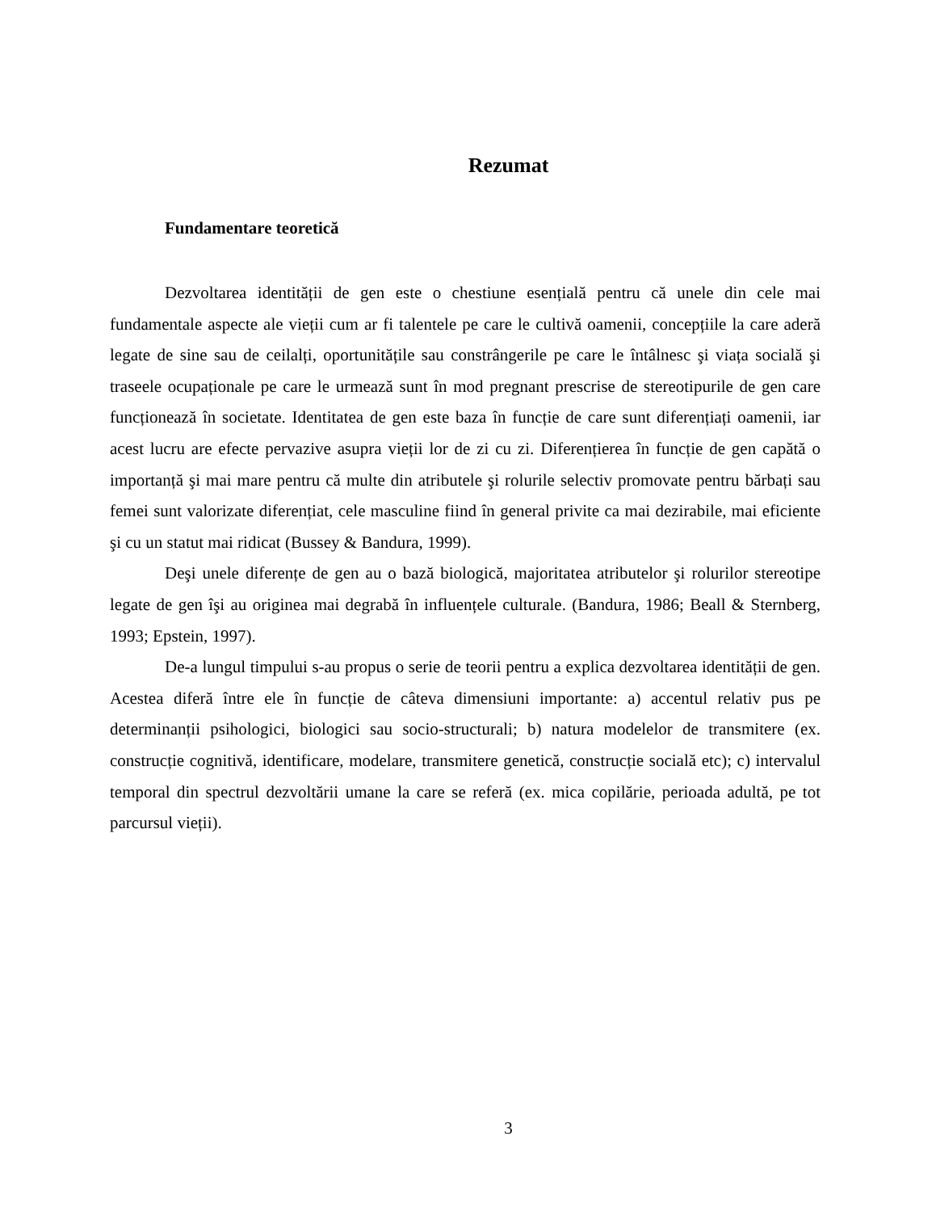Rezumat
Fundamentare teoretică
Dezvoltarea identității de gen este o chestiune esențială pentru că unele din cele mai fundamentale aspecte ale vieții cum ar fi talentele pe care le cultivă oamenii, concepțiile la care aderă legate de sine sau de ceilalți, oportunitățile sau constrângerile pe care le întâlnesc şi viața socială şi traseele ocupaționale pe care le urmează sunt în mod pregnant prescrise de stereotipurile de gen care funcționează în societate. Identitatea de gen este baza în funcție de care sunt diferențiați oamenii, iar acest lucru are efecte pervazive asupra vieții lor de zi cu zi. Diferențierea în funcție de gen capătă o importanță şi mai mare pentru că multe din atributele şi rolurile selectiv promovate pentru bărbați sau femei sunt valorizate diferențiat, cele masculine fiind în general privite ca mai dezirabile, mai eficiente şi cu un statut mai ridicat (Bussey & Bandura, 1999).
Deşi unele diferențe de gen au o bază biologică, majoritatea atributelor şi rolurilor stereotipe legate de gen îşi au originea mai degrabă în influențele culturale. (Bandura, 1986; Beall & Sternberg, 1993; Epstein, 1997).
De-a lungul timpului s-au propus o serie de teorii pentru a explica dezvoltarea identității de gen. Acestea diferă între ele în funcție de câteva dimensiuni importante: a) accentul relativ pus pe determinanții psihologici, biologici sau socio-structurali; b) natura modelelor de transmitere (ex. construcție cognitivă, identificare, modelare, transmitere genetică, construcție socială etc); c) intervalul temporal din spectrul dezvoltării umane la care se referă (ex. mica copilărie, perioada adultă, pe tot parcursul vieții).
3